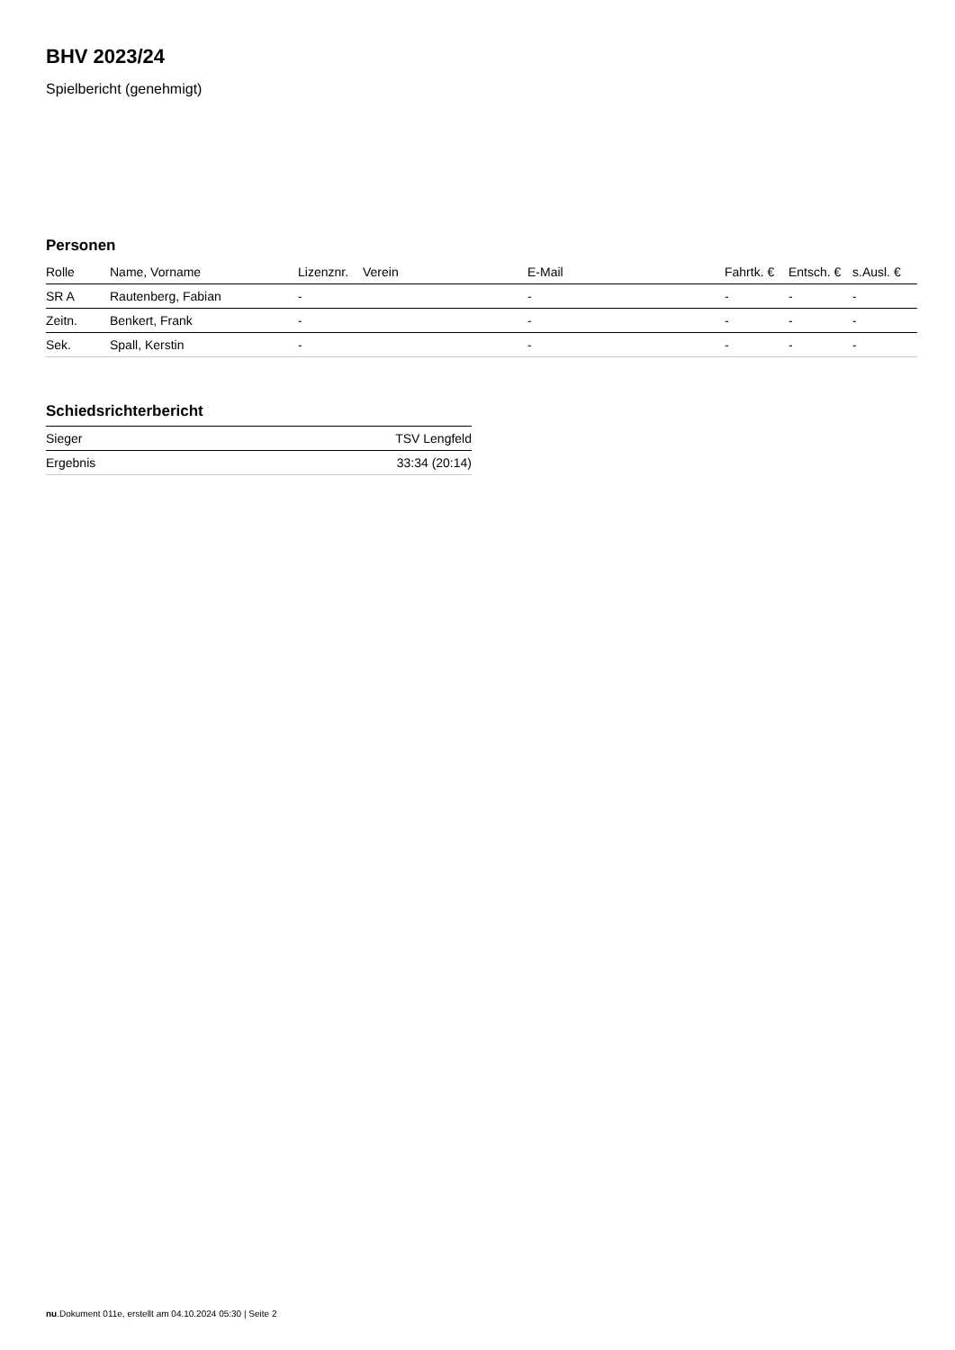BHV 2023/24
Spielbericht (genehmigt)
Personen
| Rolle | Name, Vorname | Lizenznr. | Verein | E-Mail | Fahrtk. € | Entsch. € | s.Ausl. € |
| --- | --- | --- | --- | --- | --- | --- | --- |
| SR A | Rautenberg, Fabian | - | | - | - | - | - |
| Zeitn. | Benkert, Frank | - | | - | - | - | - |
| Sek. | Spall, Kerstin | - | | - | - | - | - |
Schiedsrichterbericht
| Sieger | TSV Lengfeld |
| Ergebnis | 33:34 (20:14) |
nu.Dokument 011e, erstellt am 04.10.2024 05:30 | Seite 2